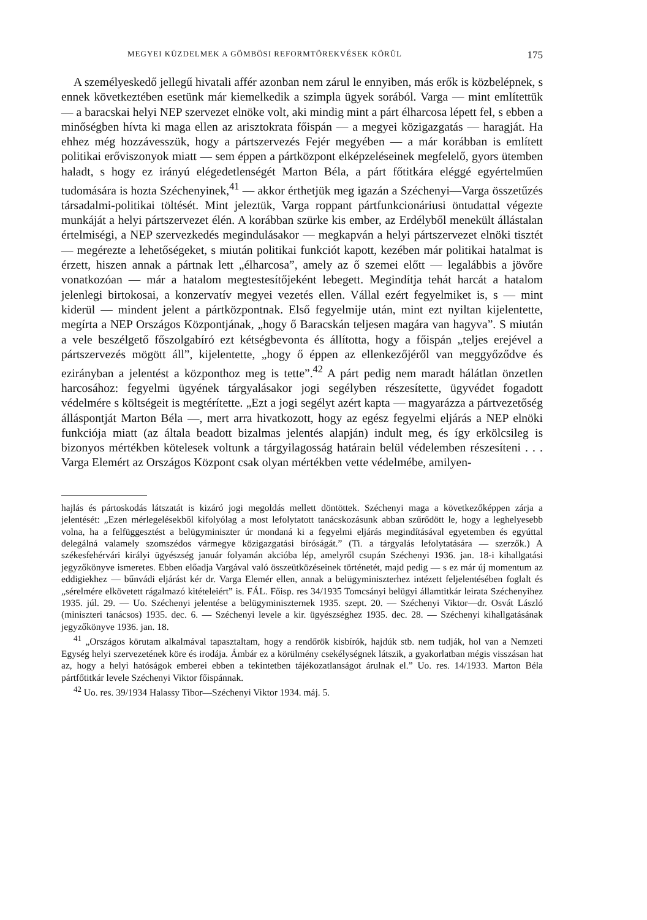MEGYEI KÜZDELMEK A GÖMBÖSI REFORMTÖREKVÉSEK KÖRÜL 175
A személyeskedő jellegű hivatali affér azonban nem zárul le ennyiben, más erők is közbelépnek, s ennek következtében esetünk már kiemelkedik a szimpla ügyek sorából. Varga — mint említettük — a baracskai helyi NEP szervezet elnöke volt, aki mindig mint a párt élharcosa lépett fel, s ebben a minőségben hívta ki maga ellen az arisztokrata főispán — a megyei közigazgatás — haragját. Ha ehhez még hozzávesszük, hogy a pártszervezés Fejér megyében — a már korábban is említett politikai erőviszonyok miatt — sem éppen a pártközpont elképzeléseinek megfelelő, gyors ütemben haladt, s hogy ez irányú elégedetlenségét Marton Béla, a párt főtitkára eléggé egyértelműen tudomására is hozta Széchenyinek,<sup>41</sup> — akkor érthetjük meg igazán a Széchenyi—Varga összetűzés társadalmi-politikai töltését. Mint jeleztük, Varga roppant pártfunkcionáriusi öntudattal végezte munkáját a helyi pártszervezet élén. A korábban szürke kis ember, az Erdélyből menekült állástalan értelmiségi, a NEP szervezkedés megindulásakor — megkapván a helyi pártszervezet elnöki tisztét — megérezte a lehetőségeket, s miután politikai funkciót kapott, kezében már politikai hatalmat is érzett, hiszen annak a pártnak lett „élharcosa”, amely az ő szemei előtt — legalábbis a jövőre vonatkozóan — már a hatalom megtestesítőjeként lebegett. Megindítja tehát harcát a hatalom jelenlegi birtokosai, a konzervatív megyei vezetés ellen. Vállal ezért fegyelmiket is, s — mint kiderül — mindent jelent a pártközpontnak. Első fegyelmije után, mint ezt nyiltan kijelentette, megírta a NEP Országos Központjának, „hogy ő Baracskán teljesen magára van hagyva”. S miután a vele beszélgető főszolgabíró ezt kétségbevonta és állította, hogy a főispán „teljes erejével a pártszervezés mögött áll”, kijelentette, „hogy ő éppen az ellenkezőjéről van meggyőződve és ezirányban a jelentést a központhoz meg is tette”.<sup>42</sup> A párt pedig nem maradt hálátlan önzetlen harcosához: fegyelmi ügyének tárgyalásakor jogi segélyben részesítette, ügyvédet fogadott védelmére s költségeit is megtérítette. „Ezt a jogi segélyt azért kapta — magyarázza a pártvezetőség álláspontját Marton Béla —, mert arra hivatkozott, hogy az egész fegyelmi eljárás a NEP elnöki funkciója miatt (az általa beadott bizalmas jelentés alapján) indult meg, és így erkölcsileg is bizonyos mértékben kötelesek voltunk a tárgyilagosság határain belül védelemben részesíteni . . . Varga Elemért az Országos Központ csak olyan mértékben vette védelmébe, amilyen-
hajlás és pártoskodás látszatát is kizáró jogi megoldás mellett döntöttek. Széchenyi maga a következőképpen zárja a jelentését: „Ezen mérlegelésekből kifolyólag a most lefolytatott tanácskozásunk abban szűrődött le, hogy a leghelyesebb volna, ha a felfüggesztést a belügyminiszter úr mondaná ki a fegyelmi eljárás megindításával egyetemben és egyúttal delegálná valamely szomszédos vármegye közigazgatási bíróságát.” (Ti. a tárgyalás lefolytatására — szerzők.) A székesfehérvári királyi ügyészség január folyamán akcióba lép, amelyről csupán Széchenyi 1936. jan. 18-i kihallgatási jegyzőkönyve ismeretes. Ebben előadja Vargával való összeütközéseinek történetét, majd pedig — s ez már új momentum az eddigiekhez — bűnvádi eljárást kér dr. Varga Elemér ellen, annak a belügyminiszterhez intézett feljelentésében foglalt és „sérelmére elkövetett rágalmazó kitételeiért” is. FÁL. Főisp. res 34/1935 Tomcsányi belügyi államtitkár leirata Széchenyihez 1935. júl. 29. — Uo. Széchenyi jelentése a belügyminiszternek 1935. szept. 20. — Széchenyi Viktor—dr. Osvát László (miniszteri tanácsos) 1935. dec. 6. — Széchenyi levele a kir. ügyészséghez 1935. dec. 28. — Széchenyi kihallgatásának jegyzőkönyve 1936. jan. 18.
<sup>41</sup> „Országos körutam alkalmával tapasztaltam, hogy a rendőrök kisbírók, hajdúk stb. nem tudják, hol van a Nemzeti Egység helyi szervezetének köre és irodája. Ámbár ez a körülmény csekélységnek látszik, a gyakorlatban mégis visszásan hat az, hogy a helyi hatóságok emberei ebben a tekintetben tájékozatlanságot árulnak el.” Uo. res. 14/1933. Marton Béla pártfőtitkár levele Széchenyi Viktor főispánnak.
<sup>42</sup> Uo. res. 39/1934 Halassy Tibor—Széchenyi Viktor 1934. máj. 5.